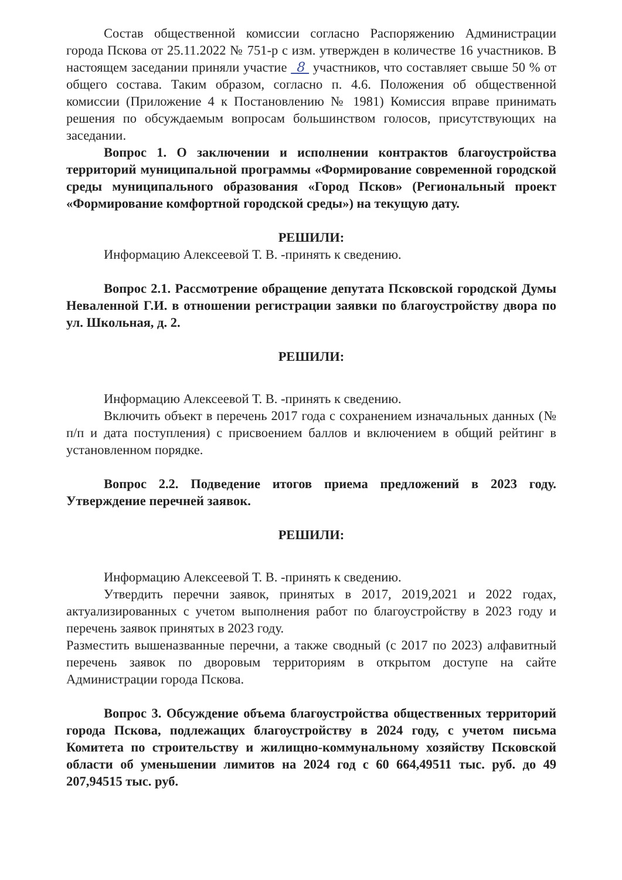Состав общественной комиссии согласно Распоряжению Администрации города Пскова от 25.11.2022 № 751-р с изм. утвержден в количестве 16 участников. В настоящем заседании приняли участие 8 участников, что составляет свыше 50 % от общего состава. Таким образом, согласно п. 4.6. Положения об общественной комиссии (Приложение 4 к Постановлению № 1981) Комиссия вправе принимать решения по обсуждаемым вопросам большинством голосов, присутствующих на заседании.
Вопрос 1. О заключении и исполнении контрактов благоустройства территорий муниципальной программы «Формирование современной городской среды муниципального образования «Город Псков» (Региональный проект «Формирование комфортной городской среды») на текущую дату.
РЕШИЛИ:
Информацию Алексеевой Т. В. -принять к сведению.
Вопрос 2.1. Рассмотрение обращение депутата Псковской городской Думы Неваленной Г.И. в отношении регистрации заявки по благоустройству двора по ул. Школьная, д. 2.
РЕШИЛИ:
Информацию Алексеевой Т. В. -принять к сведению.
Включить объект в перечень 2017 года с сохранением изначальных данных (№ п/п и дата поступления) с присвоением баллов и включением в общий рейтинг в установленном порядке.
Вопрос 2.2. Подведение итогов приема предложений в 2023 году. Утверждение перечней заявок.
РЕШИЛИ:
Информацию Алексеевой Т. В. -принять к сведению.
Утвердить перечни заявок, принятых в 2017, 2019,2021 и 2022 годах, актуализированных с учетом выполнения работ по благоустройству в 2023 году и перечень заявок принятых в 2023 году.
Разместить вышеназванные перечни, а также сводный (с 2017 по 2023) алфавитный перечень заявок по дворовым территориям в открытом доступе на сайте Администрации города Пскова.
Вопрос 3. Обсуждение объема благоустройства общественных территорий города Пскова, подлежащих благоустройству в 2024 году, с учетом письма Комитета по строительству и жилищно-коммунальному хозяйству Псковской области об уменьшении лимитов на 2024 год с 60 664,49511 тыс. руб. до 49 207,94515 тыс. руб.